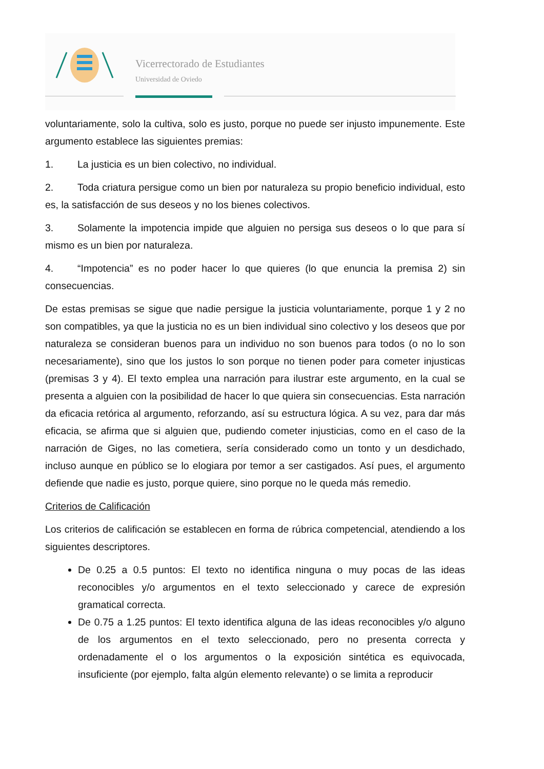Vicerrectorado de Estudiantes
Universidad de Oviedo
voluntariamente, solo la cultiva, solo es justo, porque no puede ser injusto impunemente. Este argumento establece las siguientes premias:
1. La justicia es un bien colectivo, no individual.
2. Toda criatura persigue como un bien por naturaleza su propio beneficio individual, esto es, la satisfacción de sus deseos y no los bienes colectivos.
3. Solamente la impotencia impide que alguien no persiga sus deseos o lo que para sí mismo es un bien por naturaleza.
4. “Impotencia” es no poder hacer lo que quieres (lo que enuncia la premisa 2) sin consecuencias.
De estas premisas se sigue que nadie persigue la justicia voluntariamente, porque 1 y 2 no son compatibles, ya que la justicia no es un bien individual sino colectivo y los deseos que por naturaleza se consideran buenos para un individuo no son buenos para todos (o no lo son necesariamente), sino que los justos lo son porque no tienen poder para cometer injusticas (premisas 3 y 4). El texto emplea una narración para ilustrar este argumento, en la cual se presenta a alguien con la posibilidad de hacer lo que quiera sin consecuencias. Esta narración da eficacia retórica al argumento, reforzando, así su estructura lógica. A su vez, para dar más eficacia, se afirma que si alguien que, pudiendo cometer injusticias, como en el caso de la narración de Giges, no las cometiera, sería considerado como un tonto y un desdichado, incluso aunque en público se lo elogiara por temor a ser castigados. Así pues, el argumento defiende que nadie es justo, porque quiere, sino porque no le queda más remedio.
Criterios de Calificación
Los criterios de calificación se establecen en forma de rúbrica competencial, atendiendo a los siguientes descriptores.
De 0.25 a 0.5 puntos: El texto no identifica ninguna o muy pocas de las ideas reconocibles y/o argumentos en el texto seleccionado y carece de expresión gramatical correcta.
De 0.75 a 1.25 puntos: El texto identifica alguna de las ideas reconocibles y/o alguno de los argumentos en el texto seleccionado, pero no presenta correcta y ordenadamente el o los argumentos o la exposición sintética es equivocada, insuficiente (por ejemplo, falta algún elemento relevante) o se limita a reproducir